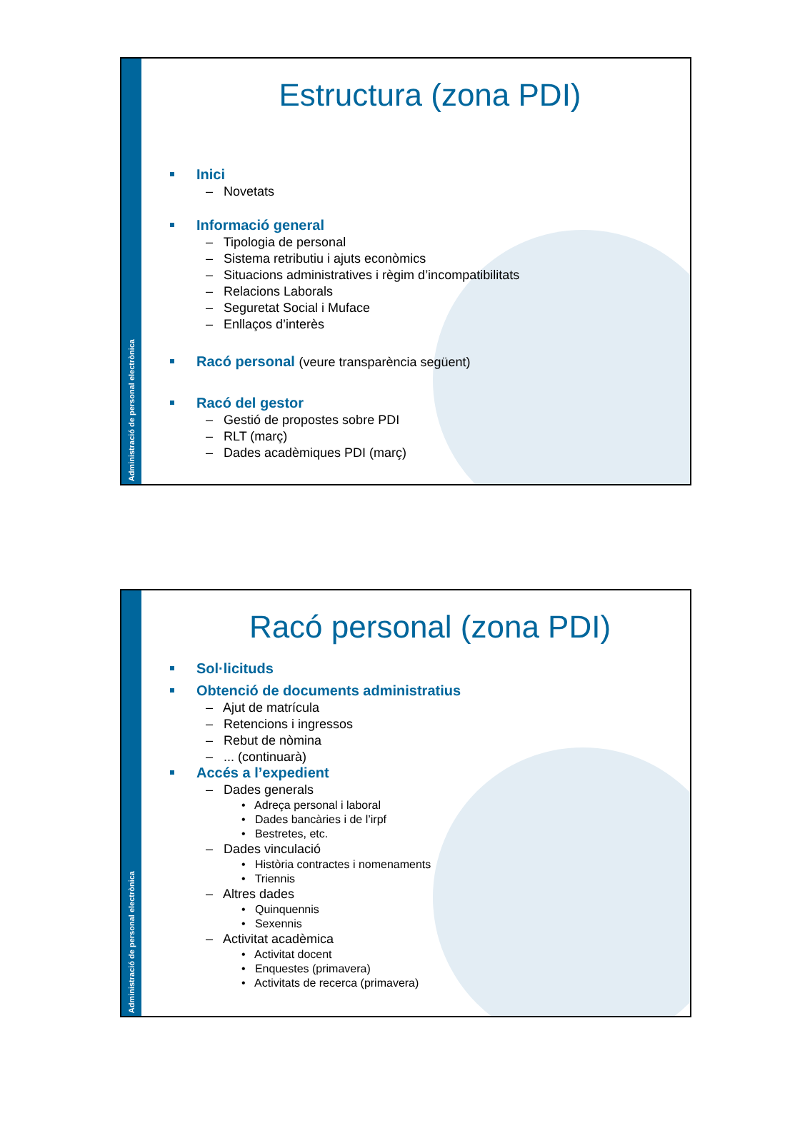Administració de personal electrònica
Estructura (zona PDI)
Inici
– Novetats
Informació general
– Tipologia de personal
– Sistema retributiu i ajuts econòmics
– Situacions administratives i règim d’incompatibilitats
– Relacions Laborals
– Seguretat Social i Muface
– Enllaços d’interès
Racó personal (veure transparència següent)
Racó del gestor
– Gestió de propostes sobre PDI
– RLT (març)
– Dades acadèmiques PDI (març)
Administració de personal electrònica
Racó personal (zona PDI)
Sol·licituds
Obtenció de documents administratius
– Ajut de matrícula
– Retencions i ingressos
– Rebut de nòmina
– ... (continuarà)
Accés a l’expedient
– Dades generals
• Adreça personal i laboral
• Dades bancàries i de l’irpf
• Bestretes, etc.
– Dades vinculació
• Història contractes i nomenaments
• Triennis
– Altres dades
• Quinquennis
• Sexennis
– Activitat acadèmica
• Activitat docent
• Enquestes (primavera)
• Activitats de recerca (primavera)